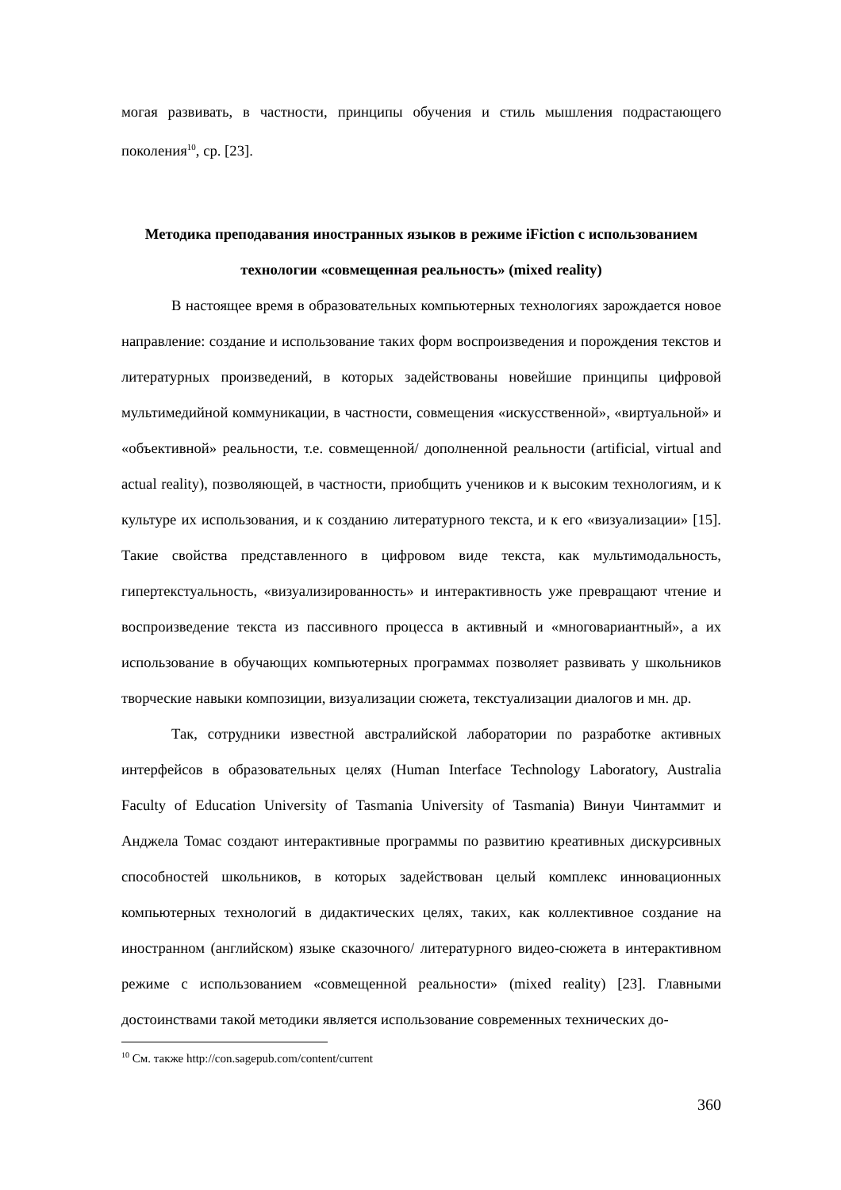могая развивать, в частности, принципы обучения и стиль мышления подрастающего поколения<sup>10</sup>, ср. [23].
Методика преподавания иностранных языков в режиме iFiction с использованием технологии «совмещенная реальность» (mixed reality)
В настоящее время в образовательных компьютерных технологиях зарождается новое направление: создание и использование таких форм воспроизведения и порождения текстов и литературных произведений, в которых задействованы новейшие принципы цифровой мультимедийной коммуникации, в частности, совмещения «искусственной», «виртуальной» и «объективной» реальности, т.е. совмещенной/ дополненной реальности (artificial, virtual and actual reality), позволяющей, в частности, приобщить учеников и к высоким технологиям, и к культуре их использования, и к созданию литературного текста, и к его «визуализации» [15]. Такие свойства представленного в цифровом виде текста, как мультимодальность, гипертекстуальность, «визуализированность» и интерактивность уже превращают чтение и воспроизведение текста из пассивного процесса в активный и «многовариантный», а их использование в обучающих компьютерных программах позволяет развивать у школьников творческие навыки композиции, визуализации сюжета, текстуализации диалогов и мн. др.
Так, сотрудники известной австралийской лаборатории по разработке активных интерфейсов в образовательных целях (Human Interface Technology Laboratory, Australia Faculty of Education University of Tasmania University of Tasmania) Винуи Чинтаммит и Анджела Томас создают интерактивные программы по развитию креативных дискурсивных способностей школьников, в которых задействован целый комплекс инновационных компьютерных технологий в дидактических целях, таких, как коллективное создание на иностранном (английском) языке сказочного/ литературного видео-сюжета в интерактивном режиме с использованием «совмещенной реальности» (mixed reality) [23]. Главными достоинствами такой методики является использование современных технических до-
<sup>10</sup> См. также http://con.sagepub.com/content/current
360